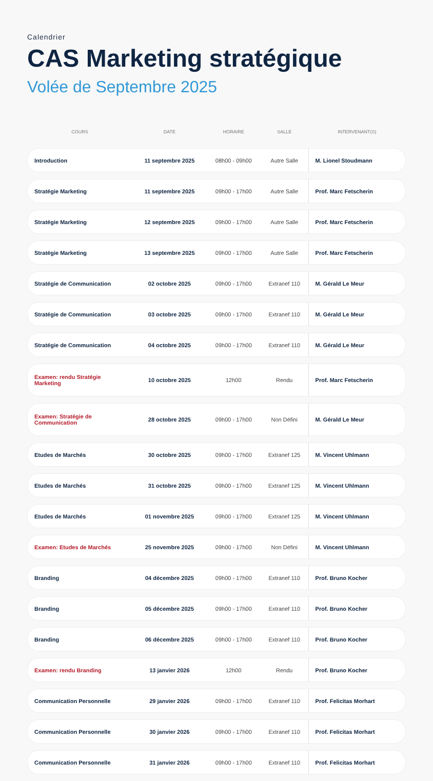Calendrier
CAS Marketing stratégique
Volée de Septembre 2025
| COURS | DATE | HORAIRE | SALLE | INTERVENANT(S) |
| --- | --- | --- | --- | --- |
| Introduction | 11 septembre 2025 | 08h00 - 09h00 | Autre Salle | M. Lionel Stoudmann |
| Stratégie Marketing | 11 septembre 2025 | 09h00 - 17h00 | Autre Salle | Prof. Marc Fetscherin |
| Stratégie Marketing | 12 septembre 2025 | 09h00 - 17h00 | Autre Salle | Prof. Marc Fetscherin |
| Stratégie Marketing | 13 septembre 2025 | 09h00 - 17h00 | Autre Salle | Prof. Marc Fetscherin |
| Stratégie de Communication | 02 octobre 2025 | 09h00 - 17h00 | Extranef 110 | M. Gérald Le Meur |
| Stratégie de Communication | 03 octobre 2025 | 09h00 - 17h00 | Extranef 110 | M. Gérald Le Meur |
| Stratégie de Communication | 04 octobre 2025 | 09h00 - 17h00 | Extranef 110 | M. Gérald Le Meur |
| Examen: rendu Stratégie Marketing | 10 octobre 2025 | 12h00 | Rendu | Prof. Marc Fetscherin |
| Examen: Stratégie de Communication | 28 octobre 2025 | 09h00 - 17h00 | Non Défini | M. Gérald Le Meur |
| Etudes de Marchés | 30 octobre 2025 | 09h00 - 17h00 | Extranef 125 | M. Vincent Uhlmann |
| Etudes de Marchés | 31 octobre 2025 | 09h00 - 17h00 | Extranef 125 | M. Vincent Uhlmann |
| Etudes de Marchés | 01 novembre 2025 | 09h00 - 17h00 | Extranef 125 | M. Vincent Uhlmann |
| Examen: Etudes de Marchés | 25 novembre 2025 | 09h00 - 17h00 | Non Défini | M. Vincent Uhlmann |
| Branding | 04 décembre 2025 | 09h00 - 17h00 | Extranef 110 | Prof. Bruno Kocher |
| Branding | 05 décembre 2025 | 09h00 - 17h00 | Extranef 110 | Prof. Bruno Kocher |
| Branding | 06 décembre 2025 | 09h00 - 17h00 | Extranef 110 | Prof. Bruno Kocher |
| Examen: rendu Branding | 13 janvier 2026 | 12h00 | Rendu | Prof. Bruno Kocher |
| Communication Personnelle | 29 janvier 2026 | 09h00 - 17h00 | Extranef 110 | Prof. Felicitas Morhart |
| Communication Personnelle | 30 janvier 2026 | 09h00 - 17h00 | Extranef 110 | Prof. Felicitas Morhart |
| Communication Personnelle | 31 janvier 2026 | 09h00 - 17h00 | Extranef 110 | Prof. Felicitas Morhart |